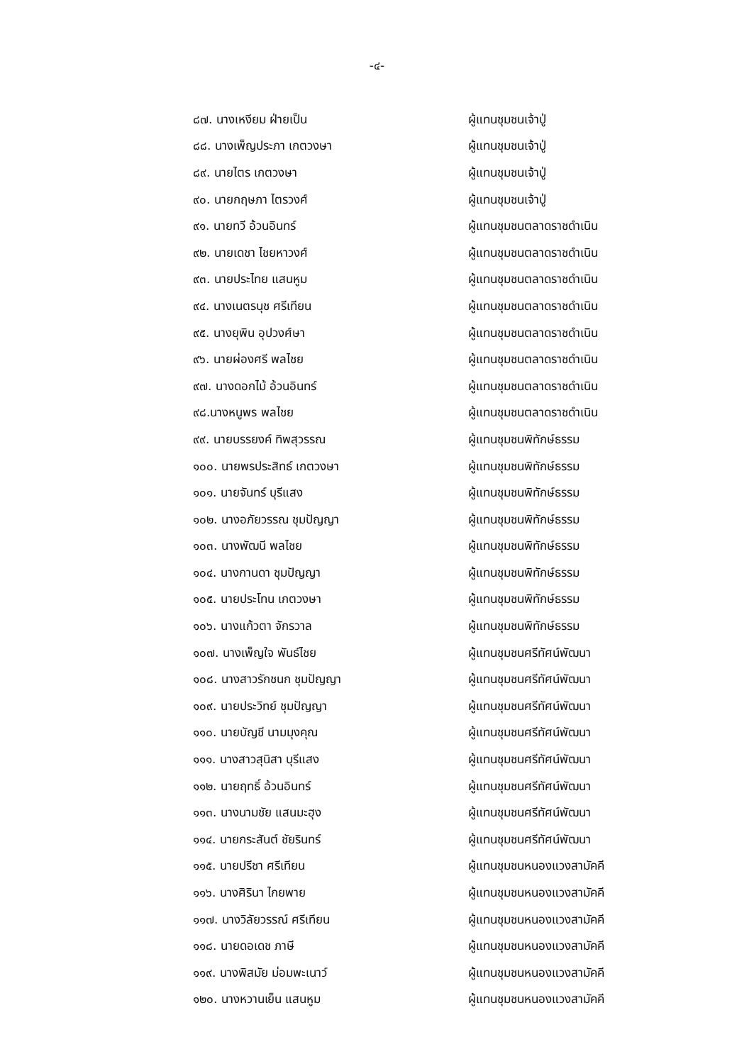-๔-
๘๗. นางเหงียม ฝ่ายเป็น ผู้แทนชุมชนเจ้าปู่
๘๘. นางเพ็ญประภา เกตวงษา ผู้แทนชุมชนเจ้าปู่
๘๙. นายไตร เกตวงษา ผู้แทนชุมชนเจ้าปู่
๙๐. นายกฤษภา ไตรวงศ์ ผู้แทนชุมชนเจ้าปู่
๙๑. นายทวี อ้วนอินทร์ ผู้แทนชุมชนตลาดราชดำเนิน
๙๒. นายเดชา ไชยหาวงศ์ ผู้แทนชุมชนตลาดราชดำเนิน
๙๓. นายประไทย แสนหูม ผู้แทนชุมชนตลาดราชดำเนิน
๙๔. นางเนตรนุช ศรีเทียน ผู้แทนชุมชนตลาดราชดำเนิน
๙๕. นางยุพิน อุปวงศ์ษา ผู้แทนชุมชนตลาดราชดำเนิน
๙๖. นายผ่องศรี พลไชย ผู้แทนชุมชนตลาดราชดำเนิน
๙๗. นางดอกไม้ อ้วนอินทร์ ผู้แทนชุมชนตลาดราชดำเนิน
๙๘.นางหนูพร พลไชย ผู้แทนชุมชนตลาดราชดำเนิน
๙๙. นายบรรยงค์ ทิพสุวรรณ ผู้แทนชุมชนพิทักษ์ธรรม
๑๐๐. นายพรประสิทธ์ เกตวงษา ผู้แทนชุมชนพิทักษ์ธรรม
๑๐๑. นายจันทร์ บุรีแสง ผู้แทนชุมชนพิทักษ์ธรรม
๑๐๒. นางอภัยวรรณ ชุมปัญญา ผู้แทนชุมชนพิทักษ์ธรรม
๑๐๓. นางพัฒนี พลไชย ผู้แทนชุมชนพิทักษ์ธรรม
๑๐๔. นางกานดา ชุมปัญญา ผู้แทนชุมชนพิทักษ์ธรรม
๑๐๕. นายประโทน เกตวงษา ผู้แทนชุมชนพิทักษ์ธรรม
๑๐๖. นางแก้วตา จักรวาล ผู้แทนชุมชนพิทักษ์ธรรม
๑๐๗. นางเพ็ญใจ พันธ์ไชย ผู้แทนชุมชนศรีทัศน์พัฒนา
๑๐๘. นางสาวรักชนก ชุมปัญญา ผู้แทนชุมชนศรีทัศน์พัฒนา
๑๐๙. นายประวิทย์ ชุมปัญญา ผู้แทนชุมชนศรีทัศน์พัฒนา
๑๑๐. นายบัญชี นามมุงคุณ ผู้แทนชุมชนศรีทัศน์พัฒนา
๑๑๑. นางสาวสุนิสา บุรีแสง ผู้แทนชุมชนศรีทัศน์พัฒนา
๑๑๒. นายฤทธิ์ อ้วนอินทร์ ผู้แทนชุมชนศรีทัศน์พัฒนา
๑๑๓. นางนามชัย แสนมะฮุง ผู้แทนชุมชนศรีทัศน์พัฒนา
๑๑๔. นายกระสันต์ ชัยรินทร์ ผู้แทนชุมชนศรีทัศน์พัฒนา
๑๑๕. นายปรีชา ศรีเทียน ผู้แทนชุมชนหนองแวงสามัคคี
๑๑๖. นางศิรินา ไกยพาย ผู้แทนชุมชนหนองแวงสามัคคี
๑๑๗. นางวิลัยวรรณ์ ศรีเทียน ผู้แทนชุมชนหนองแวงสามัคคี
๑๑๘. นายดอเดช ภาษี ผู้แทนชุมชนหนองแวงสามัคคี
๑๑๙. นางพิสมัย ม่อมพะเนาว์ ผู้แทนชุมชนหนองแวงสามัคคี
๑๒๐. นางหวานเย็น แสนหูม ผู้แทนชุมชนหนองแวงสามัคคี